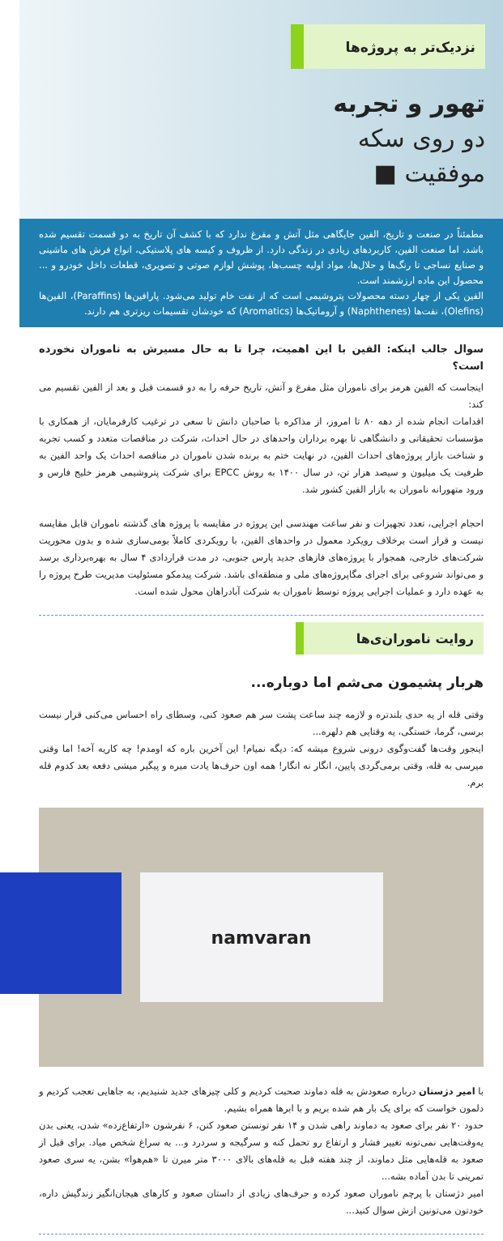نزدیک‌تر به پروژه‌ها
تهور و تجربه
دو روی سکه
موفقیت ■
مطمئناً در صنعت و تاریخ، الفین جایگاهی مثل آتش و مفرغ ندارد که با کشف آن تاریخ به دو قسمت تقسیم شده باشد، اما صنعت الفین، کاربردهای زیادی در زندگی دارد. از ظروف و کیسه های پلاستیکی، انواع فرش های ماشینی و صنایع نساجی تا رنگ‌ها و حلال‌ها، مواد اولیه چسب‌ها، پوشش لوازم صوتی و تصویری، قطعات داخل خودرو و ... محصول این ماده ارزشمند است.
الفین یکی از چهار دسته محصولات پتروشیمی است که از نفت خام تولید می‌شود. پارافین‌ها (Paraffins)، الفین‌ها (Olefins)، نفت‌ها (Naphthenes) و آروماتیک‌ها (Aromatics) که خودشان تقسیمات ریزتری هم دارند.
سوال جالب اینکه: الفین با این اهمیت، چرا تا به حال مسیرش به ناموران نخورده است؟
اینجاست که الفین هرمز برای ناموران مثل مفرغ و آتش، تاریخ حرفه را به دو قسمت قبل و بعد از الفین تقسیم می کند:
اقدامات انجام شده از دهه ۸۰ تا امروز، از مذاکره با صاحبان دانش تا سعی در ترغیب کارفرمایان، از همکاری با مؤسسات تحقیقاتی و دانشگاهی تا بهره برداران واحدهای در حال احداث، شرکت در مناقصات متعدد و کسب تجربه و شناخت بازار پروژه‌های احداث الفین، در نهایت ختم به برنده شدن ناموران در مناقصه احداث یک واحد الفین به ظرفیت یک میلیون و سیصد هزار تن، در سال ۱۴۰۰ به روش EPCC برای شرکت پتروشیمی هرمز خلیج فارس و ورود متهورانه ناموران به بازار الفین کشور شد.
احجام اجرایی، تعدد تجهیزات و نفر ساعت مهندسی این پروژه در مقایسه با پروژه های گذشته ناموران قابل مقایسه نیست و قرار است برخلاف رویکرد معمول در واحدهای الفین، با رویکردی کاملاً بومی‌سازی شده و بدون محوریت شرکت‌های خارجی، همجوار با پروژه‌های فازهای جدید پارس جنوبی، در مدت قراردادی ۴ سال به بهره‌برداری برسد و می‌تواند شروعی برای اجرای مگاپروژه‌های ملی و منطقه‌ای باشد. شرکت پیدمکو مسئولیت مدیریت طرح پروژه را به عهده دارد و عملیات اجرایی پروژه توسط ناموران به شرکت آبادراهان محول شده است.
روایت ناموران‌ی‌ها
هربار پشیمون می‌شم اما دوباره...
وقتی قله از یه حدی بلندتره و لازمه چند ساعت پشت سر هم صعود کنی، وسطای راه احساس می‌کنی قرار نیست برسی، گرما، خستگی، یه وقتایی هم دلهره...
اینجور وقت‌ها گفت‌وگوی درونی شروع میشه که: دیگه نمیام! این آخرین باره که اومدم! چه کاریه آخه! اما وقتی میرسی به قله، وقتی برمی‌گردی پایین، انگار نه انگار! همه اون حرف‌ها یادت میره و پیگیر میشی دفعه بعد کدوم قله برم.
namvaran
با امیر دژستان درباره صعودش به قله دماوند صحبت کردیم و کلی چیزهای جدید شنیدیم، به جاهایی تعجب کردیم و دلمون خواست که برای یک بار هم شده بریم و با ابرها همراه بشیم.
حدود ۲۰ نفر برای صعود به دماوند راهی شدن و ۱۴ نفر تونستن صعود کنن، ۶ نفرشون «ارتفاع‌زده» شدن، یعنی بدن یه‌وقت‌هایی نمی‌تونه تغییر فشار و ارتفاع رو تحمل کنه و سرگیجه و سردرد و... به سراغ شخص میاد. برای قبل از صعود به قله‌هایی مثل دماوند، از چند هفته قبل به قله‌های بالای ۳۰۰۰ متر میرن تا «هم‌هوا» بشن، یه سری صعود تمرینی تا بدن آماده بشه...
امیر دژستان با پرچم ناموران صعود کرده و حرف‌های زیادی از داستان صعود و کارهای هیجان‌انگیز زندگیش داره، خودتون می‌تونین ازش سوال کنید...